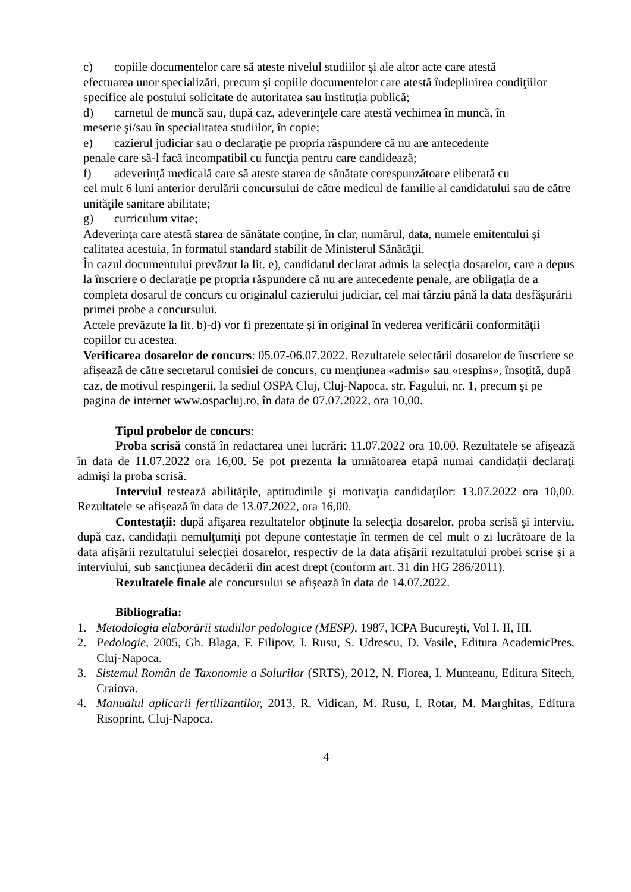c) copiile documentelor care să ateste nivelul studiilor şi ale altor acte care atestă
efectuarea unor specializări, precum şi copiile documentelor care atestă îndeplinirea condiţiilor specifice ale postului solicitate de autoritatea sau instituţia publică;
d) carnetul de muncă sau, după caz, adeverinţele care atestă vechimea în muncă, în
meserie şi/sau în specialitatea studiilor, în copie;
e) cazierul judiciar sau o declaraţie pe propria răspundere că nu are antecedente
penale care să-l facă incompatibil cu funcţia pentru care candidează;
f) adeverinţă medicală care să ateste starea de sănătate corespunzătoare eliberată cu
cel mult 6 luni anterior derulării concursului de către medicul de familie al candidatului sau de către unităţile sanitare abilitate;
g) curriculum vitae;
Adeverinţa care atestă starea de sănătate conţine, în clar, numărul, data, numele emitentului şi calitatea acestuia, în formatul standard stabilit de Ministerul Sănătăţii.
În cazul documentului prevăzut la lit. e), candidatul declarat admis la selecţia dosarelor, care a depus la înscriere o declaraţie pe propria răspundere că nu are antecedente penale, are obligaţia de a completa dosarul de concurs cu originalul cazierului judiciar, cel mai târziu până la data desfăşurării primei probe a concursului.
Actele prevăzute la lit. b)-d) vor fi prezentate şi în original în vederea verificării conformităţii copiilor cu acestea.
Verificarea dosarelor de concurs: 05.07-06.07.2022. Rezultatele selectării dosarelor de înscriere se afişează de către secretarul comisiei de concurs, cu menţiunea «admis» sau «respins», însoţită, după caz, de motivul respingerii, la sediul OSPA Cluj, Cluj-Napoca, str. Fagului, nr. 1, precum şi pe pagina de internet www.ospacluj.ro, în data de 07.07.2022, ora 10,00.
Tipul probelor de concurs:
Proba scrisă constă în redactarea unei lucrări: 11.07.2022 ora 10,00. Rezultatele se afișează în data de 11.07.2022 ora 16,00. Se pot prezenta la următoarea etapă numai candidaţii declaraţi admişi la proba scrisă.
Interviul testează abilităţile, aptitudinile şi motivaţia candidaţilor: 13.07.2022 ora 10,00. Rezultatele se afișează în data de 13.07.2022, ora 16,00.
Contestații: după afişarea rezultatelor obţinute la selecţia dosarelor, proba scrisă şi interviu, după caz, candidaţii nemulţumiţi pot depune contestaţie în termen de cel mult o zi lucrătoare de la data afişării rezultatului selecţiei dosarelor, respectiv de la data afişării rezultatului probei scrise şi a interviului, sub sancţiunea decăderii din acest drept (conform art. 31 din HG 286/2011).
Rezultatele finale ale concursului se afișează în data de 14.07.2022.
Bibliografia:
1. Metodologia elaborării studiilor pedologice (MESP), 1987, ICPA Bucureşti, Vol I, II, III.
2. Pedologie, 2005, Gh. Blaga, F. Filipov, I. Rusu, S. Udrescu, D. Vasile, Editura AcademicPres, Cluj-Napoca.
3. Sistemul Român de Taxonomie a Solurilor (SRTS), 2012, N. Florea, I. Munteanu, Editura Sitech, Craiova.
4. Manualul aplicarii fertilizantilor, 2013, R. Vidican, M. Rusu, I. Rotar, M. Marghitas, Editura Risoprint, Cluj-Napoca.
4